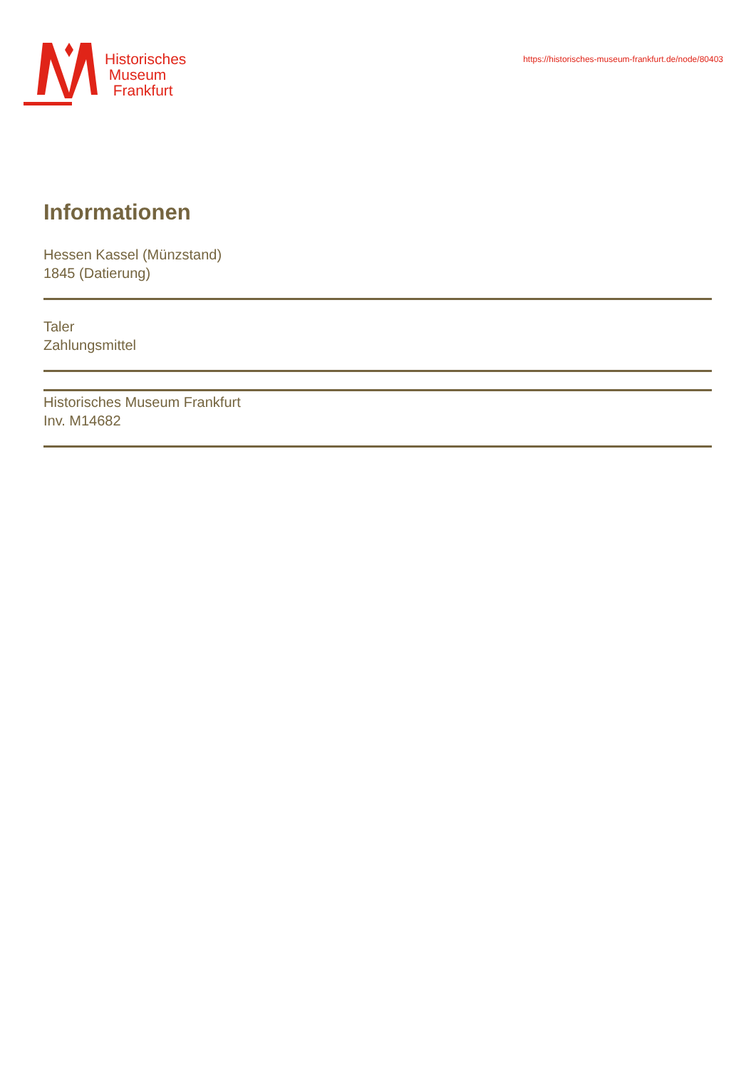Historisches
Museum
Frankfurt
https://historisches-museum-frankfurt.de/node/80403
Informationen
Hessen Kassel (Münzstand)
1845 (Datierung)
Taler
Zahlungsmittel
Historisches Museum Frankfurt
Inv. M14682